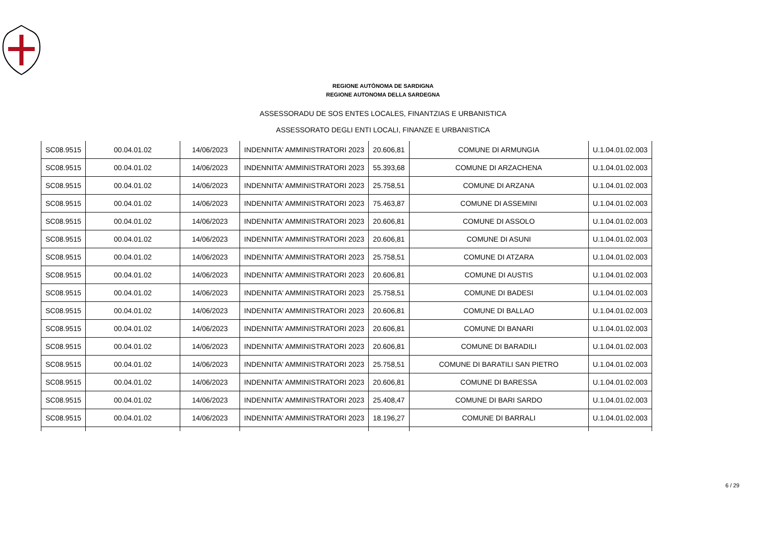REGIONE AUTÒNOMA DE SARDIGNA
REGIONE AUTONOMA DELLA SARDEGNA
ASSESSORADU DE SOS ENTES LOCALES, FINANTZIAS E URBANISTICA
ASSESSORATO DEGLI ENTI LOCALI, FINANZE E URBANISTICA
| SC08.9515 | 00.04.01.02 | 14/06/2023 | INDENNITA' AMMINISTRATORI 2023 | 20.606,81 | COMUNE DI ARMUNGIA | U.1.04.01.02.003 |
| SC08.9515 | 00.04.01.02 | 14/06/2023 | INDENNITA' AMMINISTRATORI 2023 | 55.393,68 | COMUNE DI ARZACHENA | U.1.04.01.02.003 |
| SC08.9515 | 00.04.01.02 | 14/06/2023 | INDENNITA' AMMINISTRATORI 2023 | 25.758,51 | COMUNE DI ARZANA | U.1.04.01.02.003 |
| SC08.9515 | 00.04.01.02 | 14/06/2023 | INDENNITA' AMMINISTRATORI 2023 | 75.463,87 | COMUNE DI ASSEMINI | U.1.04.01.02.003 |
| SC08.9515 | 00.04.01.02 | 14/06/2023 | INDENNITA' AMMINISTRATORI 2023 | 20.606,81 | COMUNE DI ASSOLO | U.1.04.01.02.003 |
| SC08.9515 | 00.04.01.02 | 14/06/2023 | INDENNITA' AMMINISTRATORI 2023 | 20.606,81 | COMUNE DI ASUNI | U.1.04.01.02.003 |
| SC08.9515 | 00.04.01.02 | 14/06/2023 | INDENNITA' AMMINISTRATORI 2023 | 25.758,51 | COMUNE DI ATZARA | U.1.04.01.02.003 |
| SC08.9515 | 00.04.01.02 | 14/06/2023 | INDENNITA' AMMINISTRATORI 2023 | 20.606,81 | COMUNE DI AUSTIS | U.1.04.01.02.003 |
| SC08.9515 | 00.04.01.02 | 14/06/2023 | INDENNITA' AMMINISTRATORI 2023 | 25.758,51 | COMUNE DI BADESI | U.1.04.01.02.003 |
| SC08.9515 | 00.04.01.02 | 14/06/2023 | INDENNITA' AMMINISTRATORI 2023 | 20.606,81 | COMUNE DI BALLAO | U.1.04.01.02.003 |
| SC08.9515 | 00.04.01.02 | 14/06/2023 | INDENNITA' AMMINISTRATORI 2023 | 20.606,81 | COMUNE DI BANARI | U.1.04.01.02.003 |
| SC08.9515 | 00.04.01.02 | 14/06/2023 | INDENNITA' AMMINISTRATORI 2023 | 20.606,81 | COMUNE DI BARADILI | U.1.04.01.02.003 |
| SC08.9515 | 00.04.01.02 | 14/06/2023 | INDENNITA' AMMINISTRATORI 2023 | 25.758,51 | COMUNE DI BARATILI SAN PIETRO | U.1.04.01.02.003 |
| SC08.9515 | 00.04.01.02 | 14/06/2023 | INDENNITA' AMMINISTRATORI 2023 | 20.606,81 | COMUNE DI BARESSA | U.1.04.01.02.003 |
| SC08.9515 | 00.04.01.02 | 14/06/2023 | INDENNITA' AMMINISTRATORI 2023 | 25.408,47 | COMUNE DI BARI SARDO | U.1.04.01.02.003 |
| SC08.9515 | 00.04.01.02 | 14/06/2023 | INDENNITA' AMMINISTRATORI 2023 | 18.196,27 | COMUNE DI BARRALI | U.1.04.01.02.003 |
6 / 29